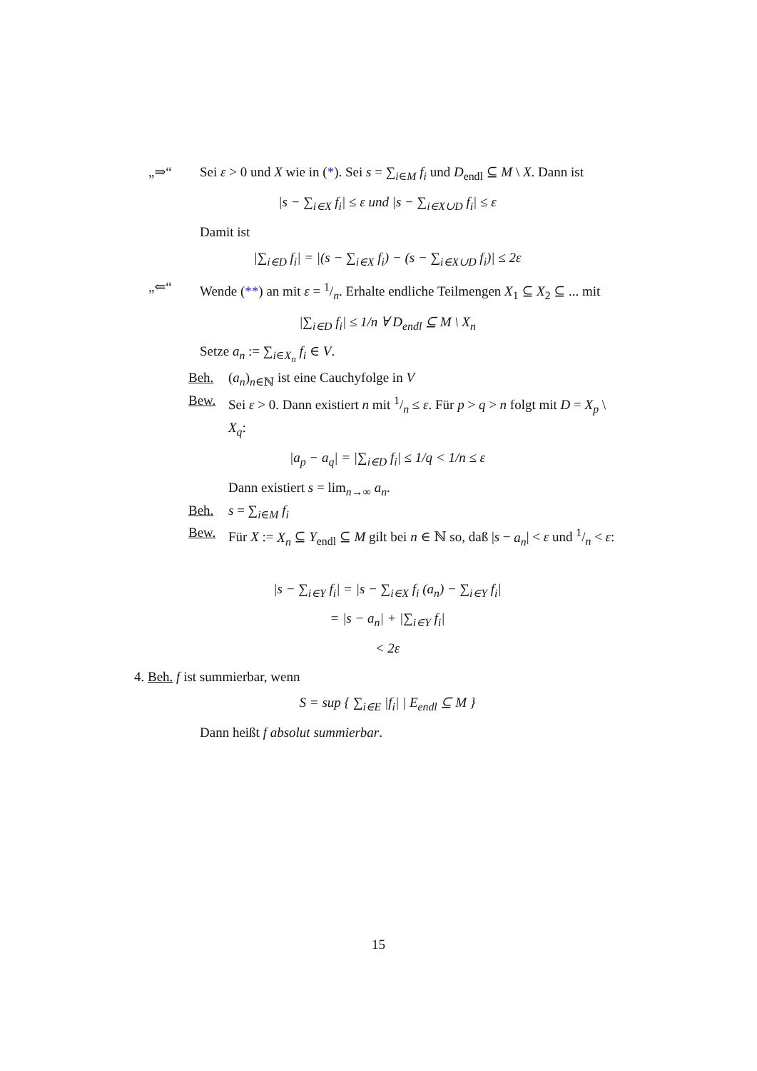„⇒“ Sei ε > 0 und X wie in (*). Sei s = ∑<sub>i∈M</sub> f<sub>i</sub> und D<sub>endl</sub> ⊆ M \ X. Dann ist
|s − ∑<sub>i∈X</sub> f<sub>i</sub>| ≤ ε und |s − ∑<sub>i∈X∪D</sub> f<sub>i</sub>| ≤ ε
Damit ist
|∑<sub>i∈D</sub> f<sub>i</sub>| = |(s − ∑<sub>i∈X</sub> f<sub>i</sub>) − (s − ∑<sub>i∈X∪D</sub> f<sub>i</sub>)| ≤ 2ε
„⇐“ Wende (**) an mit ε = 1/n. Erhalte endliche Teilmengen X<sub>1</sub> ⊆ X<sub>2</sub> ⊆ ... mit
|∑<sub>i∈D</sub> f<sub>i</sub>| ≤ 1/n ∀ D<sub>endl</sub> ⊆ M \ X<sub>n</sub>
Setze a<sub>n</sub> := ∑<sub>i∈X<sub>n</sub></sub> f<sub>i</sub> ∈ V.
Beh. (a<sub>n</sub>)<sub>n∈ℕ</sub> ist eine Cauchyfolge in V
Bew. Sei ε > 0. Dann existiert n mit 1/n ≤ ε. Für p > q > n folgt mit D = X<sub>p</sub> \ X<sub>q</sub>:
|a<sub>p</sub> − a<sub>q</sub>| = |∑<sub>i∈D</sub> f<sub>i</sub>| ≤ 1/q < 1/n ≤ ε
Dann existiert s = lim<sub>n→∞</sub> a<sub>n</sub>.
Beh. s = ∑<sub>i∈M</sub> f<sub>i</sub>
Bew. Für X := X<sub>n</sub> ⊆ Y<sub>endl</sub> ⊆ M gilt bei n ∈ ℕ so, daß |s − a<sub>n</sub>| < ε und 1/n < ε:
|s − ∑<sub>i∈Y</sub> f<sub>i</sub>| = |s − ∑<sub>i∈X</sub> f<sub>i</sub> (a<sub>n</sub>) − ∑<sub>i∈Y</sub> f<sub>i</sub>|
= |s − a<sub>n</sub>| + |∑<sub>i∈Y</sub> f<sub>i</sub>|
< 2ε
4. Beh. f ist summierbar, wenn
S = sup { ∑<sub>i∈E</sub> |f<sub>i</sub>| | E<sub>endl</sub> ⊆ M }
Dann heißt f absolut summierbar.
15